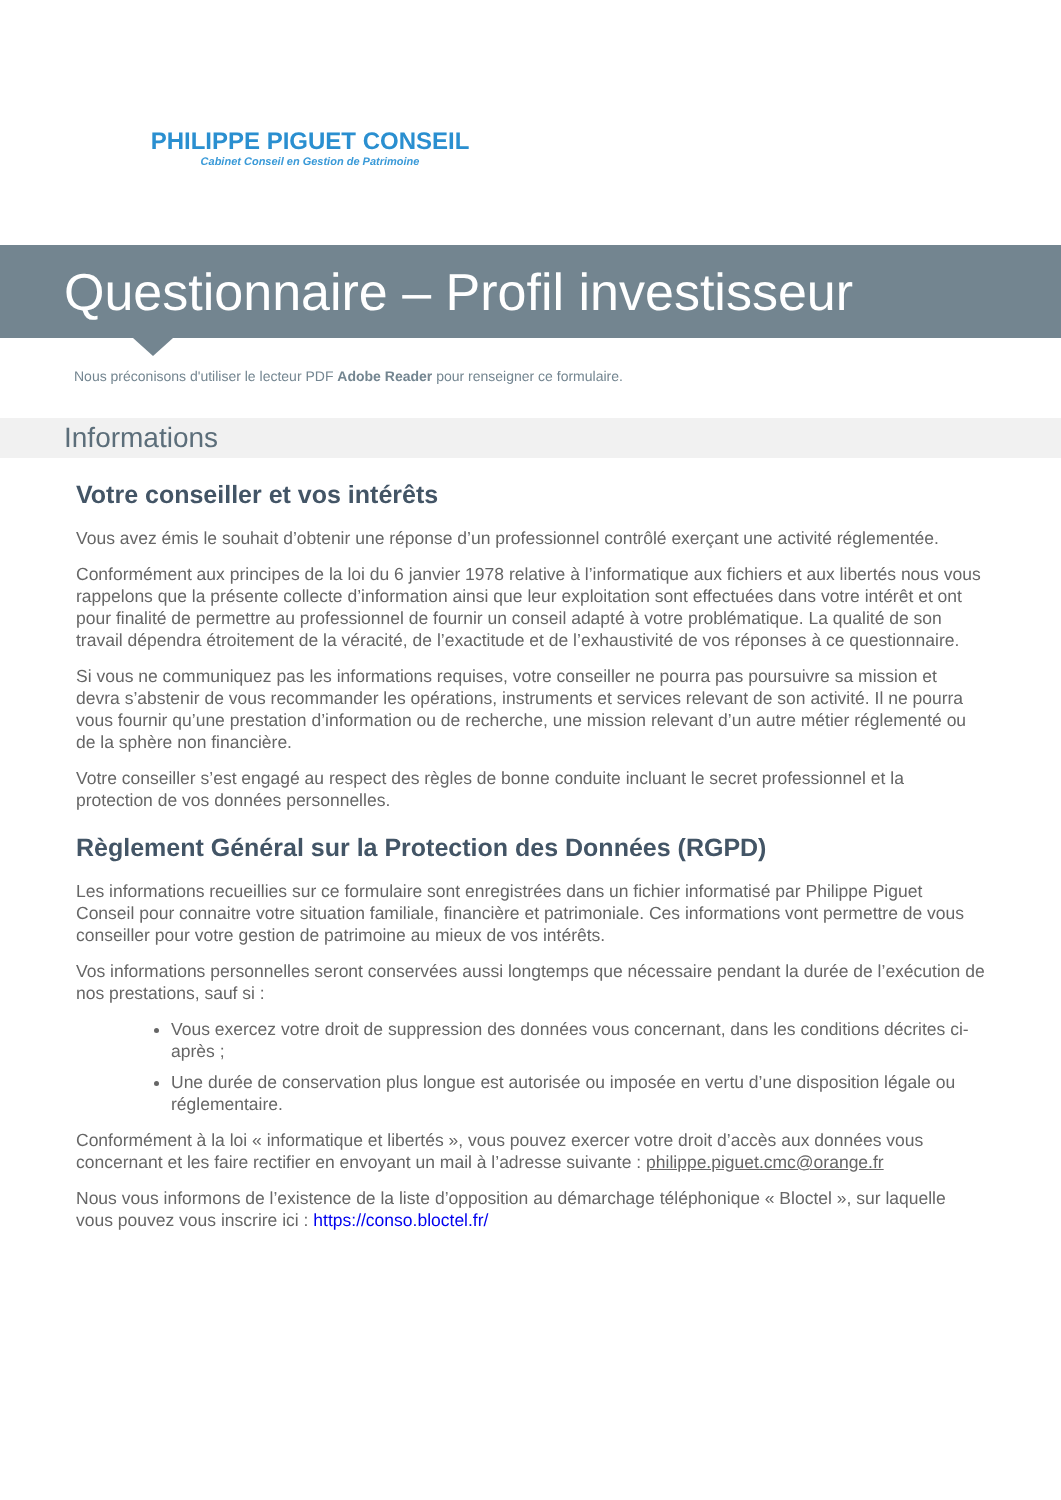PHILIPPE PIGUET CONSEIL
Cabinet Conseil en Gestion de Patrimoine
Questionnaire – Profil investisseur
Nous préconisons d'utiliser le lecteur PDF Adobe Reader pour renseigner ce formulaire.
Informations
Votre conseiller et vos intérêts
Vous avez émis le souhait d’obtenir une réponse d’un professionnel contrôlé exerçant une activité réglementée.
Conformément aux principes de la loi du 6 janvier 1978 relative à l’informatique aux fichiers et aux libertés nous vous rappelons que la présente collecte d’information ainsi que leur exploitation sont effectuées dans votre intérêt et ont pour finalité de permettre au professionnel de fournir un conseil adapté à votre problématique. La qualité de son travail dépendra étroitement de la véracité, de l’exactitude et de l’exhaustivité de vos réponses à ce questionnaire.
Si vous ne communiquez pas les informations requises, votre conseiller ne pourra pas poursuivre sa mission et devra s’abstenir de vous recommander les opérations, instruments et services relevant de son activité. Il ne pourra vous fournir qu’une prestation d’information ou de recherche, une mission relevant d’un autre métier réglementé ou de la sphère non financière.
Votre conseiller s’est engagé au respect des règles de bonne conduite incluant le secret professionnel et la protection de vos données personnelles.
Règlement Général sur la Protection des Données (RGPD)
Les informations recueillies sur ce formulaire sont enregistrées dans un fichier informatisé par Philippe Piguet Conseil pour connaitre votre situation familiale, financière et patrimoniale. Ces informations vont permettre de vous conseiller pour votre gestion de patrimoine au mieux de vos intérêts.
Vos informations personnelles seront conservées aussi longtemps que nécessaire pendant la durée de l’exécution de nos prestations, sauf si :
Vous exercez votre droit de suppression des données vous concernant, dans les conditions décrites ci-après ;
Une durée de conservation plus longue est autorisée ou imposée en vertu d’une disposition légale ou réglementaire.
Conformément à la loi « informatique et libertés », vous pouvez exercer votre droit d’accès aux données vous concernant et les faire rectifier en envoyant un mail à l’adresse suivante : philippe.piguet.cmc@orange.fr
Nous vous informons de l’existence de la liste d’opposition au démarchage téléphonique « Bloctel », sur laquelle vous pouvez vous inscrire ici : https://conso.bloctel.fr/